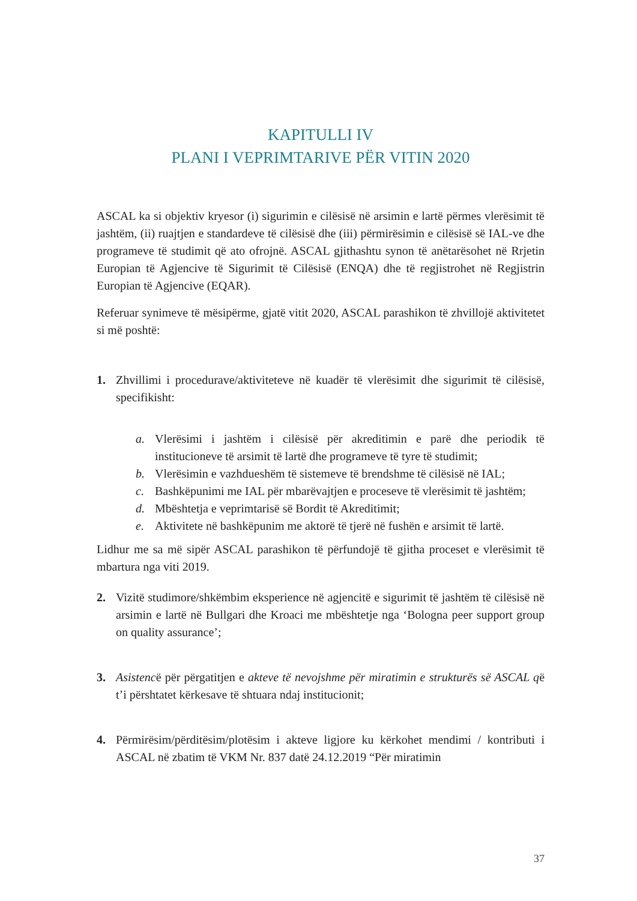KAPITULLI IV
PLANI I VEPRIMTARIVE PËR VITIN 2020
ASCAL ka si objektiv kryesor (i) sigurimin e cilësisë në arsimin e lartë përmes vlerësimit të jashtëm, (ii) ruajtjen e standardeve të cilësisë dhe (iii) përmirësimin e cilësisë së IAL-ve dhe programeve të studimit që ato ofrojnë. ASCAL gjithashtu synon të anëtarësohet në Rrjetin Europian të Agjencive të Sigurimit të Cilësisë (ENQA) dhe të regjistrohet në Regjistrin Europian të Agjencive (EQAR).
Referuar synimeve të mësipërme, gjatë vitit 2020, ASCAL parashikon të zhvillojë aktivitetet si më poshtë:
1. Zhvillimi i procedurave/aktiviteteve në kuadër të vlerësimit dhe sigurimit të cilësisë, specifikisht:
a. Vlerësimi i jashtëm i cilësisë për akreditimin e parë dhe periodik të institucioneve të arsimit të lartë dhe programeve të tyre të studimit;
b. Vlerësimin e vazhdueshëm të sistemeve të brendshme të cilësisë në IAL;
c. Bashkëpunimi me IAL për mbarëvajtjen e proceseve të vlerësimit të jashtëm;
d. Mbështetja e veprimtarisë së Bordit të Akreditimit;
e. Aktivitete në bashkëpunim me aktorë të tjerë në fushën e arsimit të lartë.
Lidhur me sa më sipër ASCAL parashikon të përfundojë të gjitha proceset e vlerësimit të mbartura nga viti 2019.
2. Vizitë studimore/shkëmbim eksperience në agjencitë e sigurimit të jashtëm të cilësisë në arsimin e lartë në Bullgari dhe Kroaci me mbështetje nga ‘Bologna peer support group on quality assurance’;
3. Asistencë për përgatitjen e akteve të nevojshme për miratimin e strukturës së ASCAL që t’i përshtatet kërkesave të shtuara ndaj institucionit;
4. Përmirësim/përditësim/plotësim i akteve ligjore ku kërkohet mendimi / kontributi i ASCAL në zbatim të VKM Nr. 837 datë 24.12.2019 “Për miratimin
37